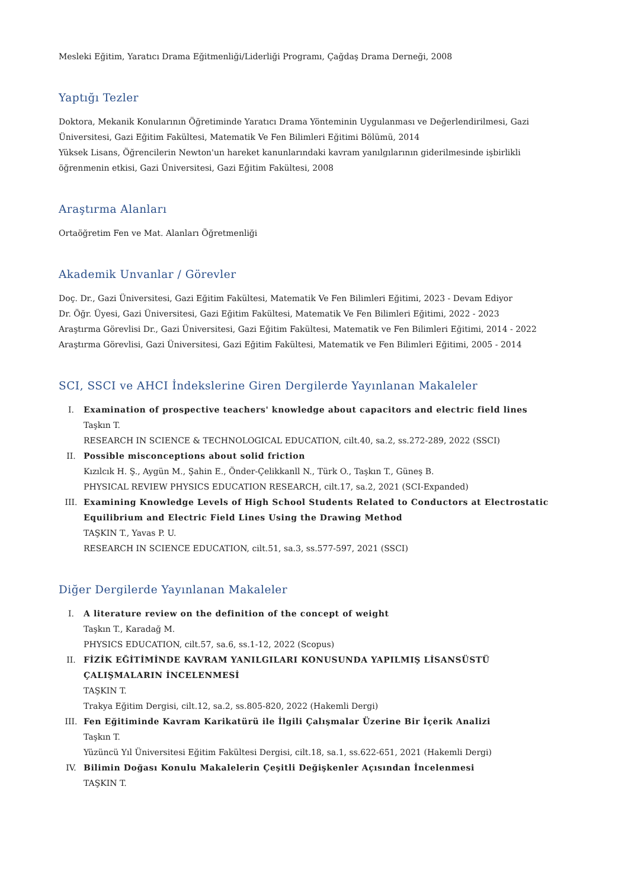Mesleki Eğitim, Yaratıcı Drama Eğitmenliği/Liderliği Programı, Çağdaş Drama Derneği, 2008
Yaptığı Tezler
Doktora, Mekanik Konularının Öğretiminde Yaratıcı Drama Yönteminin Uygulanması ve Değerlendirilmesi, Gazi Üniversitesi, Gazi Eğitim Fakültesi, Matematik Ve Fen Bilimleri Eğitimi Bölümü, 2014
Yüksek Lisans, Öğrencilerin Newton'un hareket kanunlarındaki kavram yanılgılarının giderilmesinde işbirlikli öğrenmenin etkisi, Gazi Üniversitesi, Gazi Eğitim Fakültesi, 2008
Araştırma Alanları
Ortaöğretim Fen ve Mat. Alanları Öğretmenliği
Akademik Unvanlar / Görevler
Doç. Dr., Gazi Üniversitesi, Gazi Eğitim Fakültesi, Matematik Ve Fen Bilimleri Eğitimi, 2023 - Devam Ediyor
Dr. Öğr. Üyesi, Gazi Üniversitesi, Gazi Eğitim Fakültesi, Matematik Ve Fen Bilimleri Eğitimi, 2022 - 2023
Araştırma Görevlisi Dr., Gazi Üniversitesi, Gazi Eğitim Fakültesi, Matematik ve Fen Bilimleri Eğitimi, 2014 - 2022
Araştırma Görevlisi, Gazi Üniversitesi, Gazi Eğitim Fakültesi, Matematik ve Fen Bilimleri Eğitimi, 2005 - 2014
SCI, SSCI ve AHCI İndekslerine Giren Dergilerde Yayınlanan Makaleler
I. Examination of prospective teachers' knowledge about capacitors and electric field lines
Taşkın T.
RESEARCH IN SCIENCE & TECHNOLOGICAL EDUCATION, cilt.40, sa.2, ss.272-289, 2022 (SSCI)
II. Possible misconceptions about solid friction
Kızılcık H. Ş., Aygün M., Şahin E., Önder-Çelikkanll N., Türk O., Taşkın T., Güneş B.
PHYSICAL REVIEW PHYSICS EDUCATION RESEARCH, cilt.17, sa.2, 2021 (SCI-Expanded)
III. Examining Knowledge Levels of High School Students Related to Conductors at Electrostatic Equilibrium and Electric Field Lines Using the Drawing Method
TAŞKIN T., Yavas P. U.
RESEARCH IN SCIENCE EDUCATION, cilt.51, sa.3, ss.577-597, 2021 (SSCI)
Diğer Dergilerde Yayınlanan Makaleler
I. A literature review on the definition of the concept of weight
Taşkın T., Karadağ M.
PHYSICS EDUCATION, cilt.57, sa.6, ss.1-12, 2022 (Scopus)
II. FİZİK EĞİTİMİNDE KAVRAM YANILGILARI KONUSUNDA YAPILMIŞ LİSANSÜSTÜ ÇALIŞMALARIN İNCELENMESİ
TAŞKIN T.
Trakya Eğitim Dergisi, cilt.12, sa.2, ss.805-820, 2022 (Hakemli Dergi)
III. Fen Eğitiminde Kavram Karikatürü ile İlgili Çalışmalar Üzerine Bir İçerik Analizi
Taşkın T.
Yüzüncü Yıl Üniversitesi Eğitim Fakültesi Dergisi, cilt.18, sa.1, ss.622-651, 2021 (Hakemli Dergi)
IV. Bilimin Doğası Konulu Makalelerin Çeşitli Değişkenler Açısından İncelenmesi
TAŞKIN T.